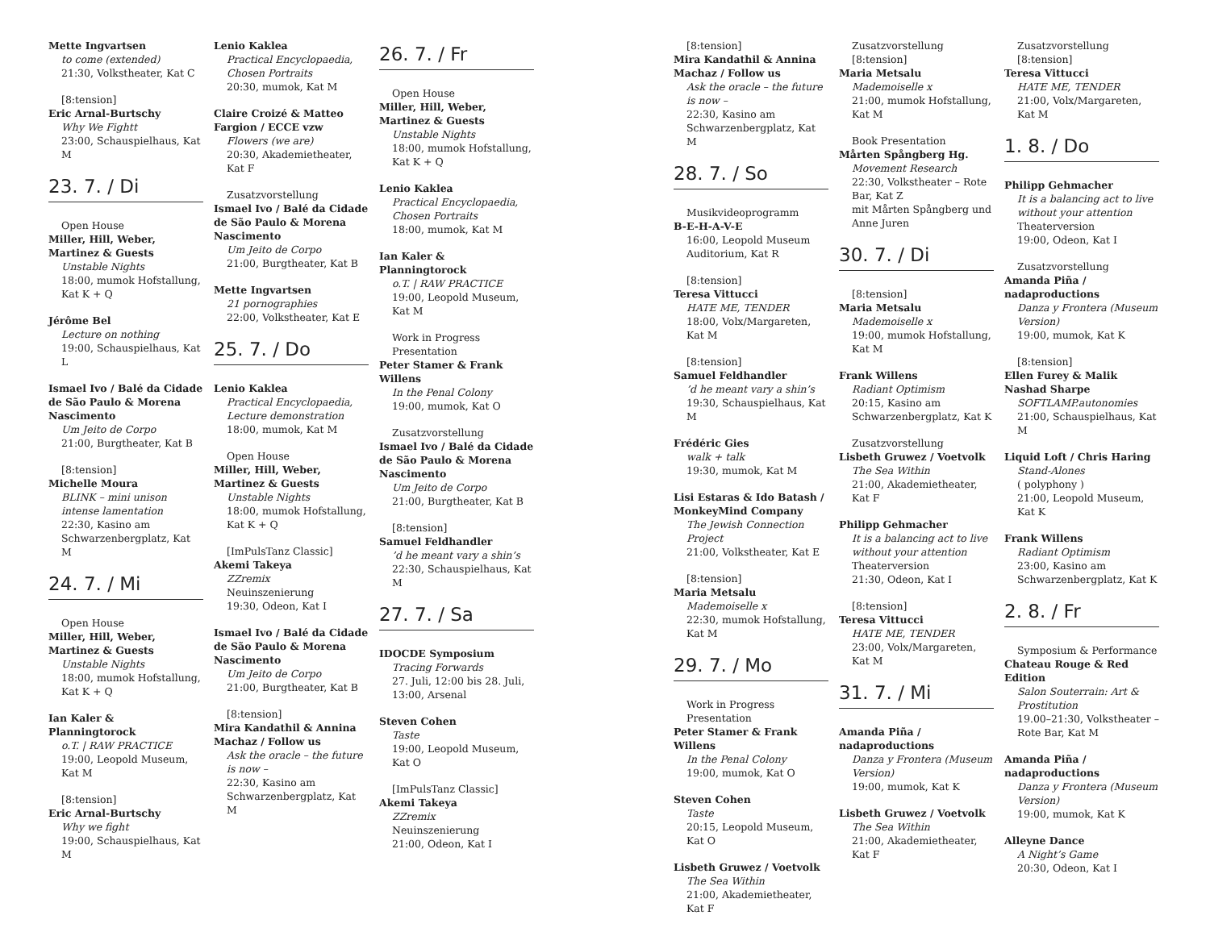Mette Ingvartsen
to come (extended)
21:30, Volkstheater, Kat C
[8:tension]
Eric Arnal-Burtschy
Why We Fightt
23:00, Schauspielhaus, Kat M
23. 7. / Di
Open House
Miller, Hill, Weber, Martinez & Guests
Unstable Nights
18:00, mumok Hofstallung, Kat K + Q
Jérôme Bel
Lecture on nothing
19:00, Schauspielhaus, Kat L
Ismael Ivo / Balé da Cidade de São Paulo & Morena Nascimento
Um Jeito de Corpo
21:00, Burgtheater, Kat B
[8:tension]
Michelle Moura
BLINK – mini unison intense lamentation
22:30, Kasino am Schwarzenbergplatz, Kat M
24. 7. / Mi
Open House
Miller, Hill, Weber, Martinez & Guests
Unstable Nights
18:00, mumok Hofstallung, Kat K + Q
Ian Kaler & Planningtorock
o.T. | RAW PRACTICE
19:00, Leopold Museum, Kat M
[8:tension]
Eric Arnal-Burtschy
Why we fight
19:00, Schauspielhaus, Kat M
Lenio Kaklea
Practical Encyclopaedia, Chosen Portraits
20:30, mumok, Kat M
Claire Croizé & Matteo Fargion / ECCE vzw
Flowers (we are)
20:30, Akademietheater, Kat F
Zusatzvorstellung
Ismael Ivo / Balé da Cidade de São Paulo & Morena Nascimento
Um Jeito de Corpo
21:00, Burgtheater, Kat B
Mette Ingvartsen
21 pornographies
22:00, Volkstheater, Kat E
25. 7. / Do
Lenio Kaklea
Practical Encyclopaedia, Lecture demonstration
18:00, mumok, Kat M
Open House
Miller, Hill, Weber, Martinez & Guests
Unstable Nights
18:00, mumok Hofstallung, Kat K + Q
[ImPulsTanz Classic]
Akemi Takeya
ZZremix
Neuinszenierung
19:30, Odeon, Kat I
Ismael Ivo / Balé da Cidade de São Paulo & Morena Nascimento
Um Jeito de Corpo
21:00, Burgtheater, Kat B
[8:tension]
Mira Kandathil & Annina Machaz / Follow us
Ask the oracle – the future is now –
22:30, Kasino am Schwarzenbergplatz, Kat M
26. 7. / Fr
Open House
Miller, Hill, Weber, Martinez & Guests
Unstable Nights
18:00, mumok Hofstallung, Kat K + Q
Lenio Kaklea
Practical Encyclopaedia, Chosen Portraits
18:00, mumok, Kat M
Ian Kaler & Planningtorock
o.T. | RAW PRACTICE
19:00, Leopold Museum, Kat M
Work in Progress Presentation
Peter Stamer & Frank Willens
In the Penal Colony
19:00, mumok, Kat O
Zusatzvorstellung
Ismael Ivo / Balé da Cidade de São Paulo & Morena Nascimento
Um Jeito de Corpo
21:00, Burgtheater, Kat B
[8:tension]
Samuel Feldhandler’d he meant vary a shin’s
22:30, Schauspielhaus, Kat M
27. 7. / Sa
IDOCDE Symposium
Tracing Forwards
27. Juli, 12:00 bis 28. Juli, 13:00, Arsenal
Steven Cohen
Taste
19:00, Leopold Museum, Kat O
[ImPulsTanz Classic]
Akemi Takeya
ZZremix
Neuinszenierung
21:00, Odeon, Kat I
[8:tension]
Mira Kandathil & Annina Machaz / Follow us
Ask the oracle – the future is now –
22:30, Kasino am Schwarzenbergplatz, Kat M
28. 7. / So
Musikvideoprogramm
B-E-H-A-V-E
16:00, Leopold Museum Auditorium, Kat R
[8:tension]
Teresa Vittucci
HATE ME, TENDER
18:00, Volx/Margareten, Kat M
[8:tension]
Samuel Feldhandler’d he meant vary a shin’s
19:30, Schauspielhaus, Kat M
Frédéric Gies
walk + talk
19:30, mumok, Kat M
Lisi Estaras & Ido Batash / MonkeyMind Company
The Jewish Connection Project
21:00, Volkstheater, Kat E
[8:tension]
Maria Metsalu
Mademoiselle x
22:30, mumok Hofstallung, Kat M
29. 7. / Mo
Work in Progress Presentation
Peter Stamer & Frank Willens
In the Penal Colony
19:00, mumok, Kat O
Steven Cohen
Taste
20:15, Leopold Museum, Kat O
Lisbeth Gruwez / Voetvolk
The Sea Within
21:00, Akademietheater, Kat F
Zusatzvorstellung
[8:tension]
Maria Metsalu
Mademoiselle x
21:00, mumok Hofstallung, Kat M
Book Presentation
Mårten Spångberg Hg.
Movement Research
22:30, Volkstheater – Rote Bar, Kat Z
mit Mårten Spångberg und Anne Juren
30. 7. / Di
[8:tension]
Maria Metsalu
Mademoiselle x
19:00, mumok Hofstallung, Kat M
Frank Willens
Radiant Optimism
20:15, Kasino am Schwarzenbergplatz, Kat K
Zusatzvorstellung
Lisbeth Gruwez / Voetvolk
The Sea Within
21:00, Akademietheater, Kat F
Philipp Gehmacher
It is a balancing act to live without your attention
Theaterversion
21:30, Odeon, Kat I
[8:tension]
Teresa Vittucci
HATE ME, TENDER
23:00, Volx/Margareten, Kat M
31. 7. / Mi
Amanda Piña / nadaproductions
Danza y Frontera (Museum Version)
19:00, mumok, Kat K
Lisbeth Gruwez / Voetvolk
The Sea Within
21:00, Akademietheater, Kat F
Zusatzvorstellung
[8:tension]
Teresa Vittucci
HATE ME, TENDER
21:00, Volx/Margareten, Kat M
1. 8. / Do
Philipp Gehmacher
It is a balancing act to live without your attention
Theaterversion
19:00, Odeon, Kat I
Zusatzvorstellung
Amanda Piña / nadaproductions
Danza y Frontera (Museum Version)
19:00, mumok, Kat K
[8:tension]
Ellen Furey & Malik Nashad Sharpe
SOFTLAMP.autonomies
21:00, Schauspielhaus, Kat M
Liquid Loft / Chris Haring
Stand-Alones
( polyphony )
21:00, Leopold Museum, Kat K
Frank Willens
Radiant Optimism
23:00, Kasino am Schwarzenbergplatz, Kat K
2. 8. / Fr
Symposium & Performance
Chateau Rouge & Red Edition
Salon Souterrain: Art & Prostitution
19.00–21:30, Volkstheater – Rote Bar, Kat M
Amanda Piña / nadaproductions
Danza y Frontera (Museum Version)
19:00, mumok, Kat K
Alleyne Dance
A Night’s Game
20:30, Odeon, Kat I